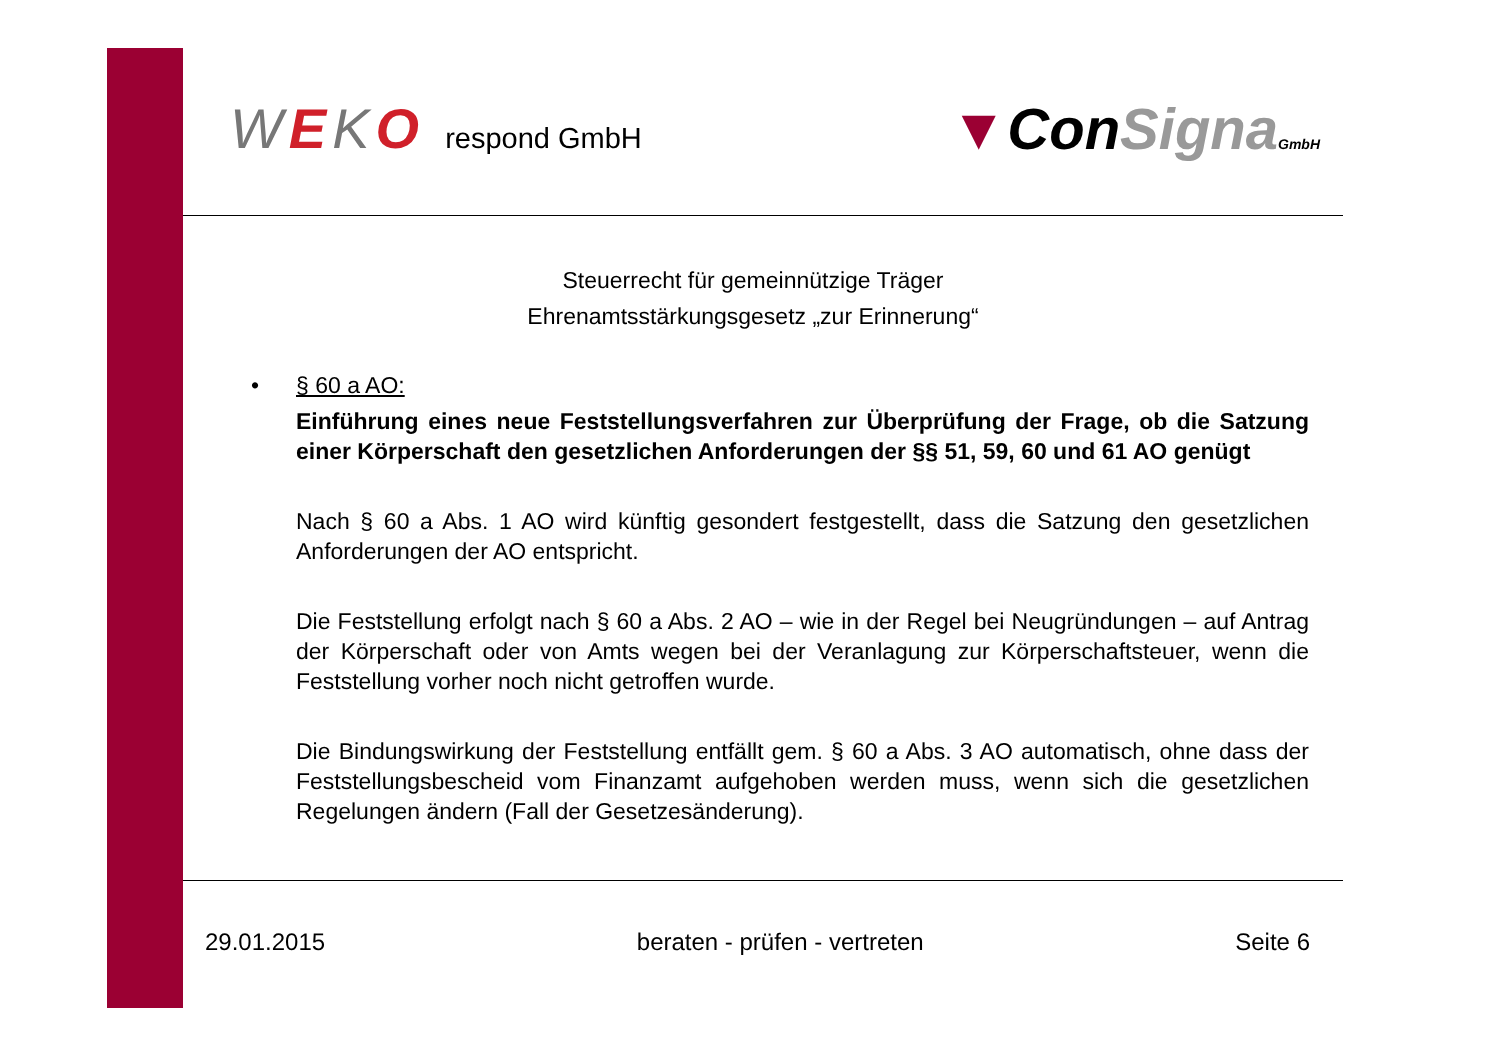WEKO respond GmbH
▼ConSigna GmbH
Steuerrecht für gemeinnützige Träger
Ehrenamtsstärkungsgesetz „zur Erinnerung“
• § 60 a AO:
Einführung eines neue Feststellungsverfahren zur Überprüfung der Frage, ob die Satzung einer Körperschaft den gesetzlichen Anforderungen der §§ 51, 59, 60 und 61 AO genügt
Nach § 60 a Abs. 1 AO wird künftig gesondert festgestellt, dass die Satzung den gesetzlichen Anforderungen der AO entspricht.
Die Feststellung erfolgt nach § 60 a Abs. 2 AO – wie in der Regel bei Neugründungen – auf Antrag der Körperschaft oder von Amts wegen bei der Veranlagung zur Körperschaftsteuer, wenn die Feststellung vorher noch nicht getroffen wurde.
Die Bindungswirkung der Feststellung entfällt gem. § 60 a Abs. 3 AO automatisch, ohne dass der Feststellungsbescheid vom Finanzamt aufgehoben werden muss, wenn sich die gesetzlichen Regelungen ändern (Fall der Gesetzesänderung).
29.01.2015 beraten - prüfen - vertreten Seite 6